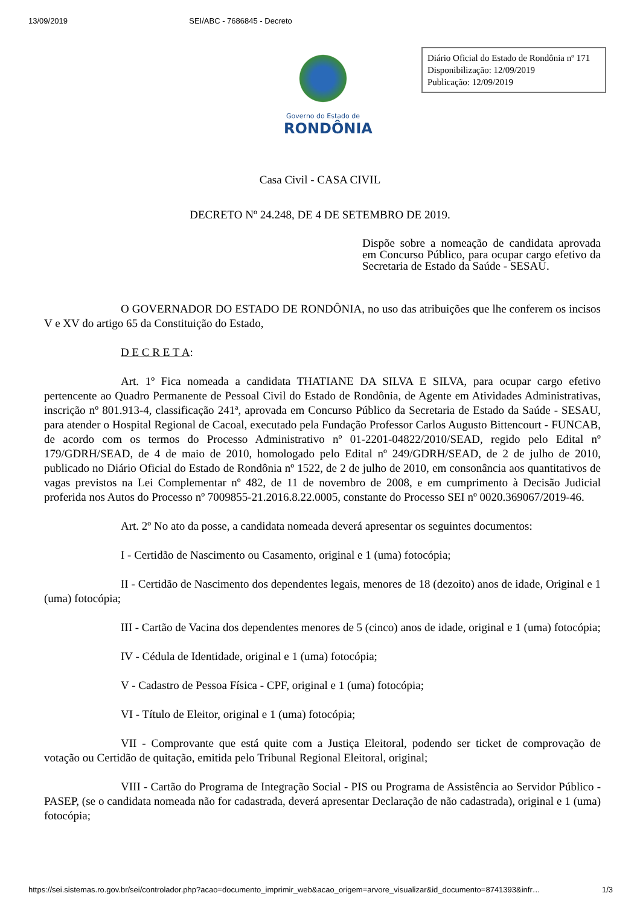13/09/2019 SEI/ABC - 7686845 - Decreto
Governo do Estado de
RONDÔNIA
Diário Oficial do Estado de Rondônia nº 171
Disponibilização: 12/09/2019
Publicação: 12/09/2019
Casa Civil - CASA CIVIL
DECRETO Nº 24.248, DE 4 DE SETEMBRO DE 2019.
Dispõe sobre a nomeação de candidata aprovada em Concurso Público, para ocupar cargo efetivo da Secretaria de Estado da Saúde - SESAU.
O GOVERNADOR DO ESTADO DE RONDÔNIA, no uso das atribuições que lhe conferem os incisos V e XV do artigo 65 da Constituição do Estado,
D E C R E T A:
Art. 1º Fica nomeada a candidata THATIANE DA SILVA E SILVA, para ocupar cargo efetivo pertencente ao Quadro Permanente de Pessoal Civil do Estado de Rondônia, de Agente em Atividades Administrativas, inscrição nº 801.913-4, classificação 241ª, aprovada em Concurso Público da Secretaria de Estado da Saúde - SESAU, para atender o Hospital Regional de Cacoal, executado pela Fundação Professor Carlos Augusto Bittencourt - FUNCAB, de acordo com os termos do Processo Administrativo nº 01-2201-04822/2010/SEAD, regido pelo Edital nº 179/GDRH/SEAD, de 4 de maio de 2010, homologado pelo Edital nº 249/GDRH/SEAD, de 2 de julho de 2010, publicado no Diário Oficial do Estado de Rondônia nº 1522, de 2 de julho de 2010, em consonância aos quantitativos de vagas previstos na Lei Complementar nº 482, de 11 de novembro de 2008, e em cumprimento à Decisão Judicial proferida nos Autos do Processo nº 7009855-21.2016.8.22.0005, constante do Processo SEI nº 0020.369067/2019-46.
Art. 2º No ato da posse, a candidata nomeada deverá apresentar os seguintes documentos:
I - Certidão de Nascimento ou Casamento, original e 1 (uma) fotocópia;
II - Certidão de Nascimento dos dependentes legais, menores de 18 (dezoito) anos de idade, Original e 1 (uma) fotocópia;
III - Cartão de Vacina dos dependentes menores de 5 (cinco) anos de idade, original e 1 (uma) fotocópia;
IV - Cédula de Identidade, original e 1 (uma) fotocópia;
V - Cadastro de Pessoa Física - CPF, original e 1 (uma) fotocópia;
VI - Título de Eleitor, original e 1 (uma) fotocópia;
VII - Comprovante que está quite com a Justiça Eleitoral, podendo ser ticket de comprovação de votação ou Certidão de quitação, emitida pelo Tribunal Regional Eleitoral, original;
VIII - Cartão do Programa de Integração Social - PIS ou Programa de Assistência ao Servidor Público - PASEP, (se o candidata nomeada não for cadastrada, deverá apresentar Declaração de não cadastrada), original e 1 (uma) fotocópia;
https://sei.sistemas.ro.gov.br/sei/controlador.php?acao=documento_imprimir_web&acao_origem=arvore_visualizar&id_documento=8741393&infr… 1/3